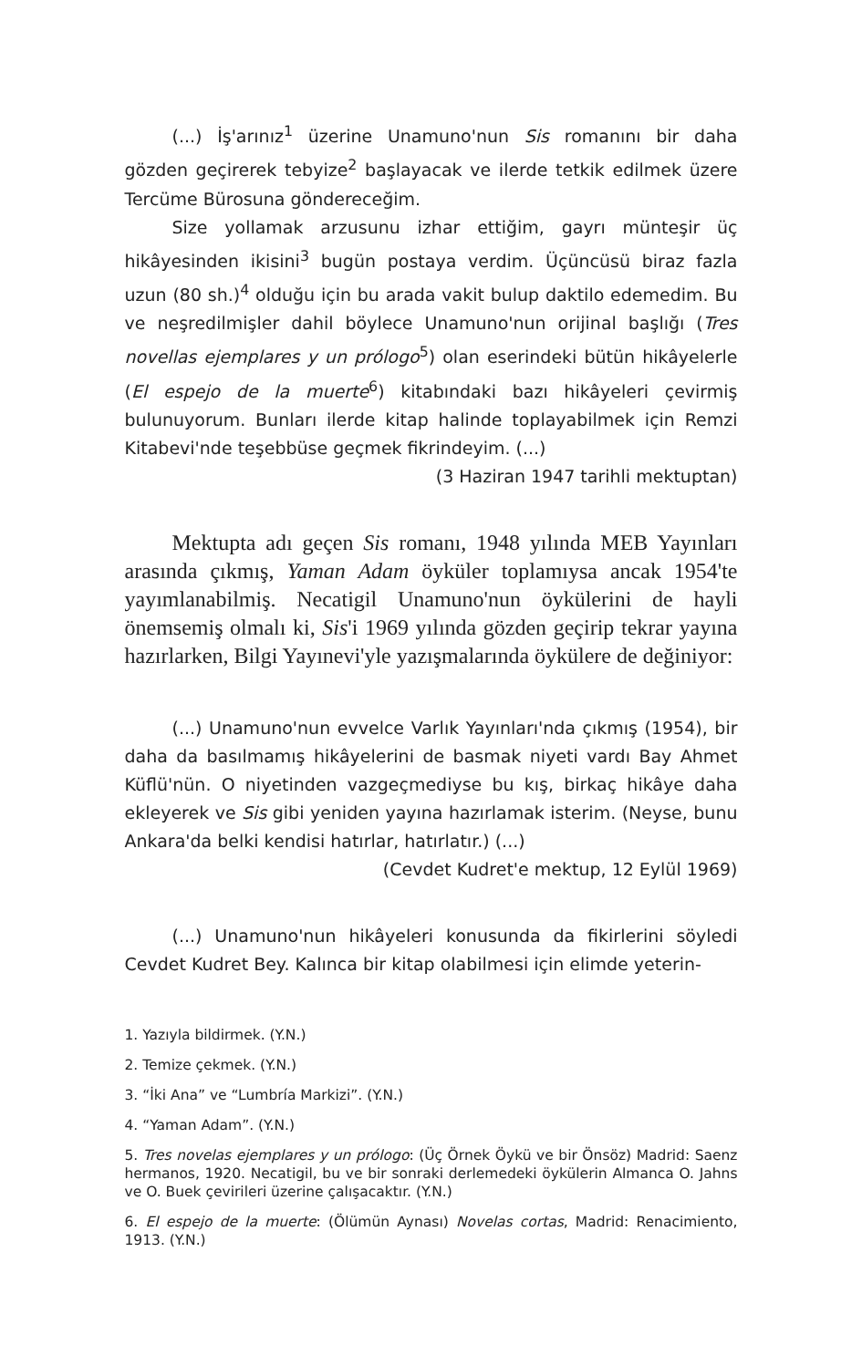(...) İş'arınız<sup>1</sup> üzerine Unamuno'nun Sis romanını bir daha gözden geçirerek tebyize<sup>2</sup> başlayacak ve ilerde tetkik edilmek üzere Tercüme Bürosuna göndereceğim.
Size yollamak arzusunu izhar ettiğim, gayrı münteşir üç hikâyesinden ikisini<sup>3</sup> bugün postaya verdim. Üçüncüsü biraz fazla uzun (80 sh.)<sup>4</sup> olduğu için bu arada vakit bulup daktilo edemedim. Bu ve neşredilmişler dahil böylece Unamuno'nun orijinal başlığı (Tres novellas ejemplares y un prólogo<sup>5</sup>) olan eserindeki bütün hikâyelerle (El espejo de la muerte<sup>6</sup>) kitabındaki bazı hikâyeleri çevirmiş bulunuyorum. Bunları ilerde kitap halinde toplayabilmek için Remzi Kitabevi'nde teşebbüse geçmek fikrindeyim. (...)
(3 Haziran 1947 tarihli mektuptan)
Mektupta adı geçen Sis romanı, 1948 yılında MEB Yayınları arasında çıkmış, Yaman Adam öyküler toplamıysa ancak 1954'te yayımlanabilmiş. Necatigil Unamuno'nun öykülerini de hayli önemsemiş olmalı ki, Sis'i 1969 yılında gözden geçirip tekrar yayına hazırlarken, Bilgi Yayınevi'yle yazışmalarında öykülere de değiniyor:
(...) Unamuno'nun evvelce Varlık Yayınları'nda çıkmış (1954), bir daha da basılmamış hikâyelerini de basmak niyeti vardı Bay Ahmet Küflü'nün. O niyetinden vazgeçmediyse bu kış, birkaç hikâye daha ekleyerek ve Sis gibi yeniden yayına hazırlamak isterim. (Neyse, bunu Ankara'da belki kendisi hatırlar, hatırlatır.) (...)
(Cevdet Kudret'e mektup, 12 Eylül 1969)
(...) Unamuno'nun hikâyeleri konusunda da fikirlerini söyledi Cevdet Kudret Bey. Kalınca bir kitap olabilmesi için elimde yeterin-
1. Yazıyla bildirmek. (Y.N.)
2. Temize çekmek. (Y.N.)
3. “İki Ana” ve “Lumbría Markizi”. (Y.N.)
4. “Yaman Adam”. (Y.N.)
5. Tres novelas ejemplares y un prólogo: (Üç Örnek Öykü ve bir Önsöz) Madrid: Saenz hermanos, 1920. Necatigil, bu ve bir sonraki derlemedeki öykülerin Almanca O. Jahns ve O. Buek çevirileri üzerine çalışacaktır. (Y.N.)
6. El espejo de la muerte: (Ölümün Aynası) Novelas cortas, Madrid: Renacimiento, 1913. (Y.N.)